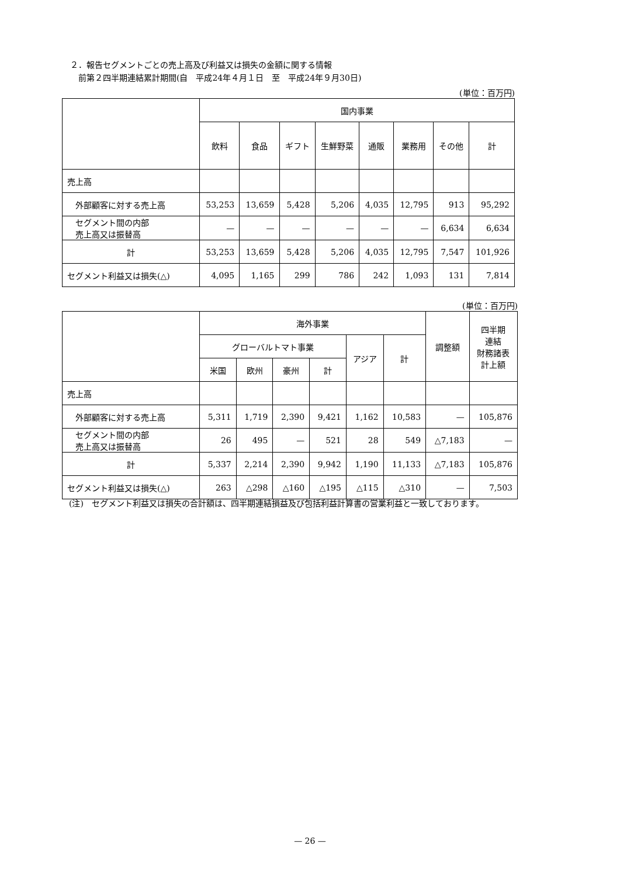２．報告セグメントごとの売上高及び利益又は損失の金額に関する情報
　前第２四半期連結累計期間(自　平成24年４月１日　至　平成24年９月30日)
(単位：百万円)
| | 国内事業 | | | | | | | |
| --- | --- | --- | --- | --- | --- | --- | --- | --- |
| | 飲料 | 食品 | ギフト | 生鮮野菜 | 通販 | 業務用 | その他 | 計 |
| 売上高 | | | | | | | | |
| 外部顧客に対する売上高 | 53,253 | 13,659 | 5,428 | 5,206 | 4,035 | 12,795 | 913 | 95,292 |
| セグメント間の内部 売上高又は振替高 | — | — | — | — | — | — | 6,634 | 6,634 |
| 計 | 53,253 | 13,659 | 5,428 | 5,206 | 4,035 | 12,795 | 7,547 | 101,926 |
| セグメント利益又は損失(△) | 4,095 | 1,165 | 299 | 786 | 242 | 1,093 | 131 | 7,814 |
(単位：百万円)
| | 海外事業 | | | | | | 調整額 | 四半期 連結 財務諸表 計上額 |
| --- | --- | --- | --- | --- | --- | --- | --- | --- |
| | グローバルトマト事業 | | | | アジア | 計 | | |
| | 米国 | 欧州 | 豪州 | 計 | | | | |
| 売上高 | | | | | | | | |
| 外部顧客に対する売上高 | 5,311 | 1,719 | 2,390 | 9,421 | 1,162 | 10,583 | — | 105,876 |
| セグメント間の内部 売上高又は振替高 | 26 | 495 | — | 521 | 28 | 549 | △7,183 | — |
| 計 | 5,337 | 2,214 | 2,390 | 9,942 | 1,190 | 11,133 | △7,183 | 105,876 |
| セグメント利益又は損失(△) | 263 | △298 | △160 | △195 | △115 | △310 | — | 7,503 |
(注)　セグメント利益又は損失の合計額は、四半期連結損益及び包括利益計算書の営業利益と一致しております。
— 26 —